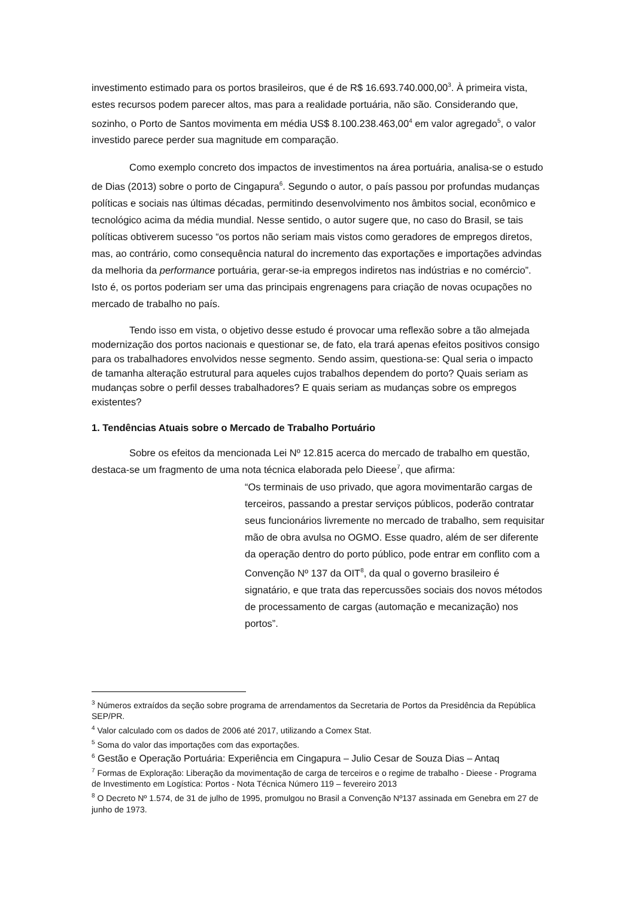investimento estimado para os portos brasileiros, que é de R$ 16.693.740.000,00<sup>3</sup>. À primeira vista, estes recursos podem parecer altos, mas para a realidade portuária, não são. Considerando que, sozinho, o Porto de Santos movimenta em média US$ 8.100.238.463,00<sup>4</sup> em valor agregado<sup>5</sup>, o valor investido parece perder sua magnitude em comparação.
Como exemplo concreto dos impactos de investimentos na área portuária, analisa-se o estudo de Dias (2013) sobre o porto de Cingapura<sup>6</sup>. Segundo o autor, o país passou por profundas mudanças políticas e sociais nas últimas décadas, permitindo desenvolvimento nos âmbitos social, econômico e tecnológico acima da média mundial. Nesse sentido, o autor sugere que, no caso do Brasil, se tais políticas obtiverem sucesso “os portos não seriam mais vistos como geradores de empregos diretos, mas, ao contrário, como consequência natural do incremento das exportações e importações advindas da melhoria da performance portuária, gerar-se-ia empregos indiretos nas indústrias e no comércio”. Isto é, os portos poderiam ser uma das principais engrenagens para criação de novas ocupações no mercado de trabalho no país.
Tendo isso em vista, o objetivo desse estudo é provocar uma reflexão sobre a tão almejada modernização dos portos nacionais e questionar se, de fato, ela trará apenas efeitos positivos consigo para os trabalhadores envolvidos nesse segmento. Sendo assim, questiona-se: Qual seria o impacto de tamanha alteração estrutural para aqueles cujos trabalhos dependem do porto? Quais seriam as mudanças sobre o perfil desses trabalhadores? E quais seriam as mudanças sobre os empregos existentes?
1. Tendências Atuais sobre o Mercado de Trabalho Portuário
Sobre os efeitos da mencionada Lei Nº 12.815 acerca do mercado de trabalho em questão, destaca-se um fragmento de uma nota técnica elaborada pelo Dieese<sup>7</sup>, que afirma:
“Os terminais de uso privado, que agora movimentarão cargas de terceiros, passando a prestar serviços públicos, poderão contratar seus funcionários livremente no mercado de trabalho, sem requisitar mão de obra avulsa no OGMO. Esse quadro, além de ser diferente da operação dentro do porto público, pode entrar em conflito com a Convenção Nº 137 da OIT<sup>8</sup>, da qual o governo brasileiro é signatário, e que trata das repercussões sociais dos novos métodos de processamento de cargas (automação e mecanização) nos portos”.
<sup>3</sup> Números extraídos da seção sobre programa de arrendamentos da Secretaria de Portos da Presidência da República SEP/PR.
<sup>4</sup> Valor calculado com os dados de 2006 até 2017, utilizando a Comex Stat.
<sup>5</sup> Soma do valor das importações com das exportações.
<sup>6</sup> Gestão e Operação Portuária: Experiência em Cingapura – Julio Cesar de Souza Dias – Antaq
<sup>7</sup> Formas de Exploração: Liberação da movimentação de carga de terceiros e o regime de trabalho - Dieese - Programa de Investimento em Logística: Portos - Nota Técnica Número 119 – fevereiro 2013
<sup>8</sup> O Decreto Nº 1.574, de 31 de julho de 1995, promulgou no Brasil a Convenção Nº137 assinada em Genebra em 27 de junho de 1973.